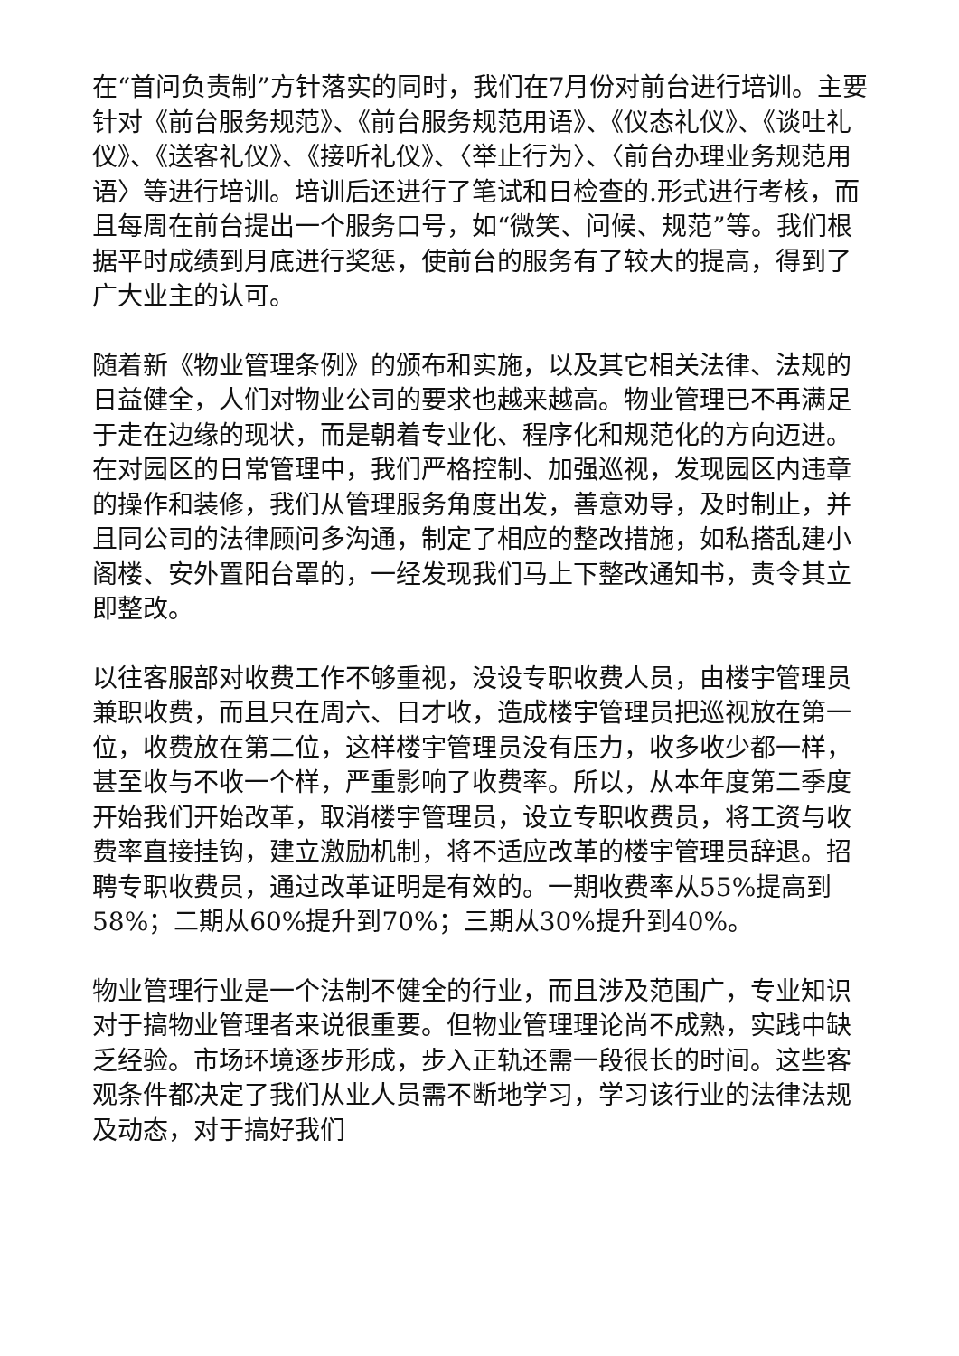在“首问负责制”方针落实的同时，我们在7月份对前台进行培训。主要针对《前台服务规范》、《前台服务规范用语》、《仪态礼仪》、《谈吐礼仪》、《送客礼仪》、《接听礼仪》、〈举止行为〉、〈前台办理业务规范用语〉等进行培训。培训后还进行了笔试和日检查的.形式进行考核，而且每周在前台提出一个服务口号，如“微笑、问候、规范”等。我们根据平时成绩到月底进行奖惩，使前台的服务有了较大的提高，得到了广大业主的认可。
随着新《物业管理条例》的颁布和实施，以及其它相关法律、法规的日益健全，人们对物业公司的要求也越来越高。物业管理已不再满足于走在边缘的现状，而是朝着专业化、程序化和规范化的方向迈进。在对园区的日常管理中，我们严格控制、加强巡视，发现园区内违章的操作和装修，我们从管理服务角度出发，善意劝导，及时制止，并且同公司的法律顾问多沟通，制定了相应的整改措施，如私搭乱建小阁楼、安外置阳台罩的，一经发现我们马上下整改通知书，责令其立即整改。
以往客服部对收费工作不够重视，没设专职收费人员，由楼宇管理员兼职收费，而且只在周六、日才收，造成楼宇管理员把巡视放在第一位，收费放在第二位，这样楼宇管理员没有压力，收多收少都一样，甚至收与不收一个样，严重影响了收费率。所以，从本年度第二季度开始我们开始改革，取消楼宇管理员，设立专职收费员，将工资与收费率直接挂钩，建立激励机制，将不适应改革的楼宇管理员辞退。招聘专职收费员，通过改革证明是有效的。一期收费率从55%提高到58%；二期从60%提升到70%；三期从30%提升到40%。
物业管理行业是一个法制不健全的行业，而且涉及范围广，专业知识对于搞物业管理者来说很重要。但物业管理理论尚不成熟，实践中缺乏经验。市场环境逐步形成，步入正轨还需一段很长的时间。这些客观条件都决定了我们从业人员需不断地学习，学习该行业的法律法规及动态，对于搞好我们